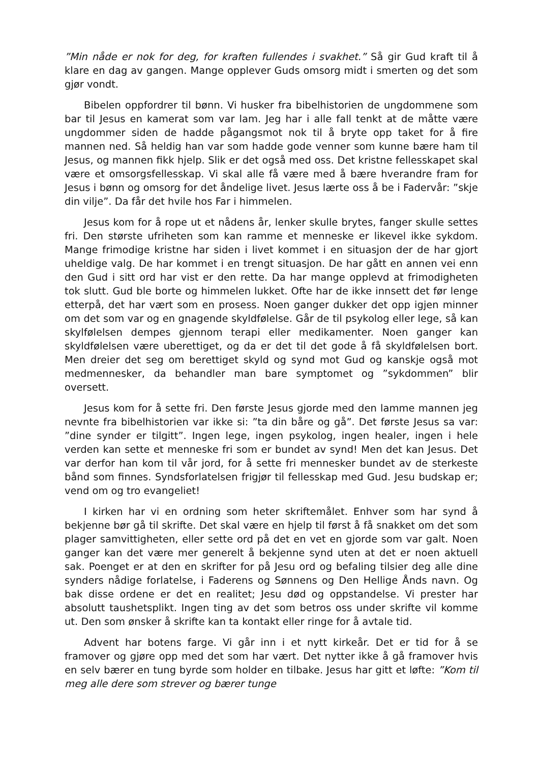”Min nåde er nok for deg, for kraften fullendes i svakhet.” Så gir Gud kraft til å klare en dag av gangen. Mange opplever Guds omsorg midt i smerten og det som gjør vondt.
Bibelen oppfordrer til bønn. Vi husker fra bibelhistorien de ungdommene som bar til Jesus en kamerat som var lam. Jeg har i alle fall tenkt at de måtte være ungdommer siden de hadde pågangsmot nok til å bryte opp taket for å fire mannen ned. Så heldig han var som hadde gode venner som kunne bære ham til Jesus, og mannen fikk hjelp. Slik er det også med oss. Det kristne fellesskapet skal være et omsorgsfellesskap. Vi skal alle få være med å bære hverandre fram for Jesus i bønn og omsorg for det åndelige livet. Jesus lærte oss å be i Fadervår: ”skje din vilje”. Da får det hvile hos Far i himmelen.
Jesus kom for å rope ut et nådens år, lenker skulle brytes, fanger skulle settes fri. Den største ufriheten som kan ramme et menneske er likevel ikke sykdom. Mange frimodige kristne har siden i livet kommet i en situasjon der de har gjort uheldige valg. De har kommet i en trengt situasjon. De har gått en annen vei enn den Gud i sitt ord har vist er den rette. Da har mange opplevd at frimodigheten tok slutt. Gud ble borte og himmelen lukket. Ofte har de ikke innsett det før lenge etterpå, det har vært som en prosess. Noen ganger dukker det opp igjen minner om det som var og en gnagende skyldfølelse. Går de til psykolog eller lege, så kan skylfølelsen dempes gjennom terapi eller medikamenter. Noen ganger kan skyldfølelsen være uberettiget, og da er det til det gode å få skyldfølelsen bort. Men dreier det seg om berettiget skyld og synd mot Gud og kanskje også mot medmennesker, da behandler man bare symptomet og ”sykdommen” blir oversett.
Jesus kom for å sette fri. Den første Jesus gjorde med den lamme mannen jeg nevnte fra bibelhistorien var ikke si: ”ta din båre og gå”. Det første Jesus sa var: ”dine synder er tilgitt”. Ingen lege, ingen psykolog, ingen healer, ingen i hele verden kan sette et menneske fri som er bundet av synd! Men det kan Jesus. Det var derfor han kom til vår jord, for å sette fri mennesker bundet av de sterkeste bånd som finnes. Syndsforlatelsen frigjør til fellesskap med Gud. Jesu budskap er; vend om og tro evangeliet!
I kirken har vi en ordning som heter skriftemålet. Enhver som har synd å bekjenne bør gå til skrifte. Det skal være en hjelp til først å få snakket om det som plager samvittigheten, eller sette ord på det en vet en gjorde som var galt. Noen ganger kan det være mer generelt å bekjenne synd uten at det er noen aktuell sak. Poenget er at den en skrifter for på Jesu ord og befaling tilsier deg alle dine synders nådige forlatelse, i Faderens og Sønnens og Den Hellige Ånds navn. Og bak disse ordene er det en realitet; Jesu død og oppstandelse. Vi prester har absolutt taushetsplikt. Ingen ting av det som betros oss under skrifte vil komme ut. Den som ønsker å skrifte kan ta kontakt eller ringe for å avtale tid.
Advent har botens farge. Vi går inn i et nytt kirkeår. Det er tid for å se framover og gjøre opp med det som har vært. Det nytter ikke å gå framover hvis en selv bærer en tung byrde som holder en tilbake. Jesus har gitt et løfte: ”Kom til meg alle dere som strever og bærer tunge